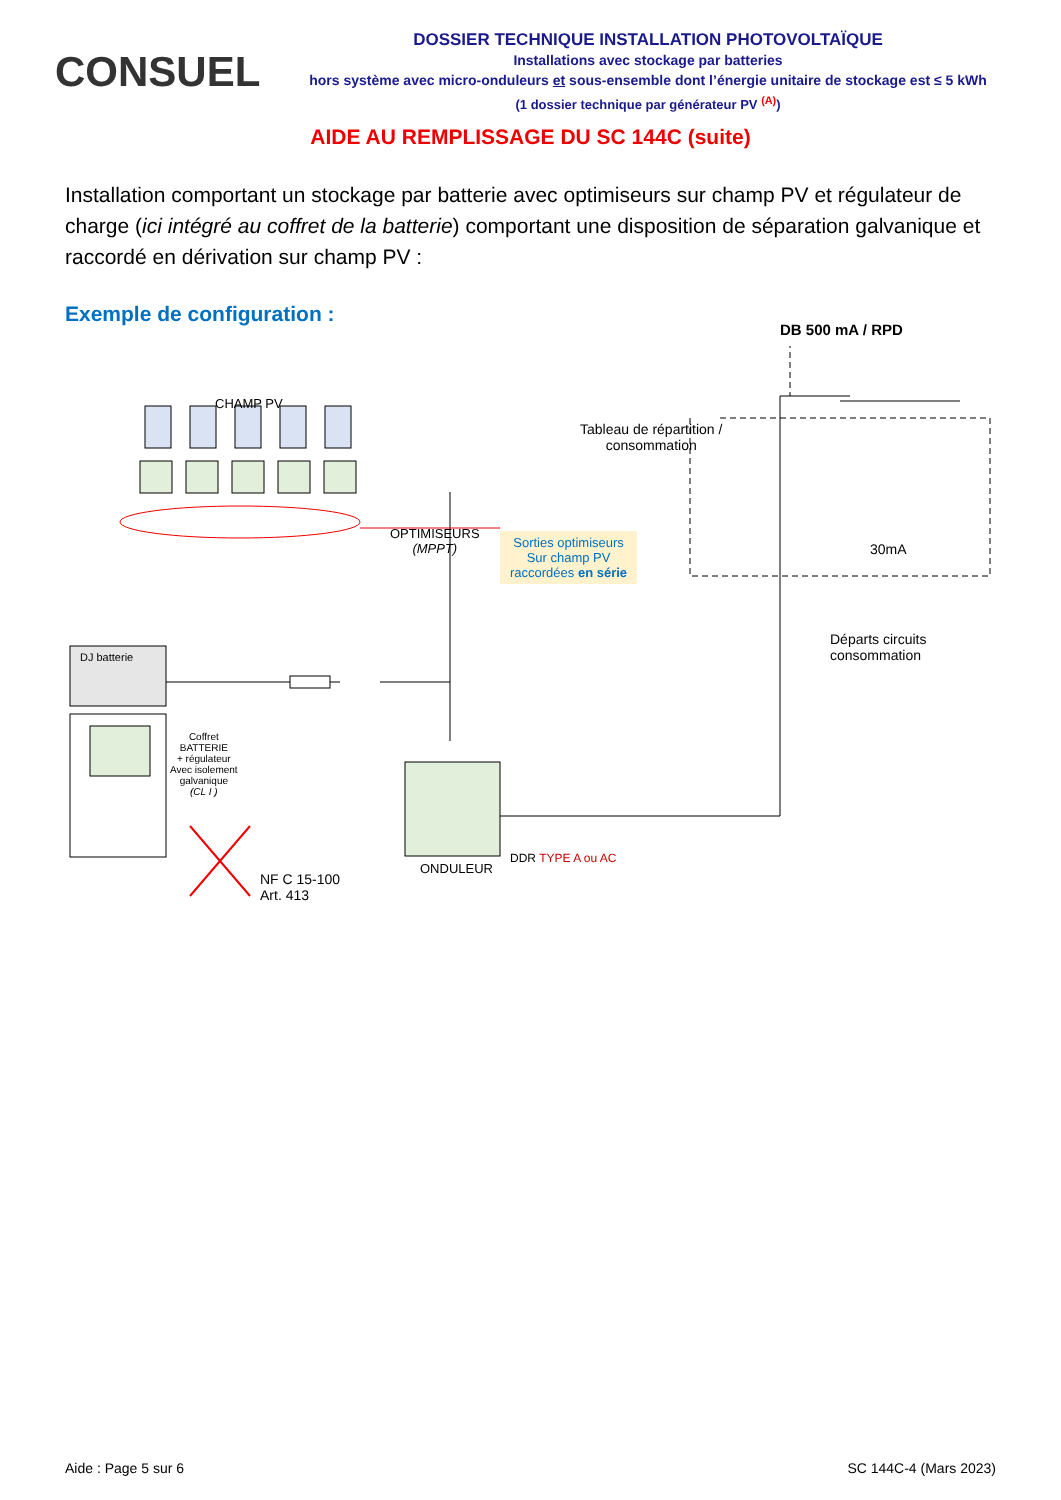CONSUEL
DOSSIER TECHNIQUE INSTALLATION PHOTOVOLTAÏQUE
Installations avec stockage par batteries
hors système avec micro-onduleurs et sous-ensemble dont l’énergie unitaire de stockage est ≤ 5 kWh
(1 dossier technique par générateur PV <sup>(A)</sup>)
AIDE AU REMPLISSAGE DU SC 144C (suite)
Installation comportant un stockage par batterie avec optimiseurs sur champ PV et régulateur de charge (ici intégré au coffret de la batterie) comportant une disposition de séparation galvanique et raccordé en dérivation sur champ PV :
Exemple de configuration :
CHAMP PV
OPTIMISEURS
(MPPT)
Sorties optimiseurs
Sur champ PV
raccordées en série
Tableau de répartition /
consommation
DB 500 mA / RPD
30mA
Départs circuits
consommation
DJ batterie
Coffret
BATTERIE
+ régulateur
Avec isolement
galvanique
(CL I )
NF C 15-100
Art. 413
ONDULEUR
DDR TYPE A ou AC
Aide : Page 5 sur 6 SC 144C-4 (Mars 2023)